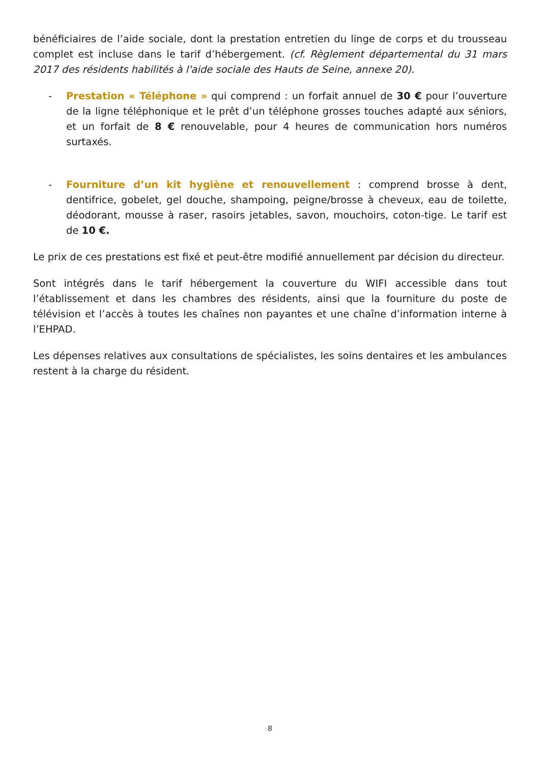bénéficiaires de l’aide sociale, dont la prestation entretien du linge de corps et du trousseau complet est incluse dans le tarif d’hébergement. (cf. Règlement départemental du 31 mars 2017 des résidents habilités à l'aide sociale des Hauts de Seine, annexe 20).
- Prestation « Téléphone » qui comprend : un forfait annuel de 30 € pour l’ouverture de la ligne téléphonique et le prêt d’un téléphone grosses touches adapté aux séniors, et un forfait de 8 € renouvelable, pour 4 heures de communication hors numéros surtaxés.
- Fourniture d’un kit hygiène et renouvellement : comprend brosse à dent, dentifrice, gobelet, gel douche, shampoing, peigne/brosse à cheveux, eau de toilette, déodorant, mousse à raser, rasoirs jetables, savon, mouchoirs, coton-tige. Le tarif est de 10 €.
Le prix de ces prestations est fixé et peut-être modifié annuellement par décision du directeur.
Sont intégrés dans le tarif hébergement la couverture du WIFI accessible dans tout l’établissement et dans les chambres des résidents, ainsi que la fourniture du poste de télévision et l’accès à toutes les chaînes non payantes et une chaîne d’information interne à l’EHPAD.
Les dépenses relatives aux consultations de spécialistes, les soins dentaires et les ambulances restent à la charge du résident.
8